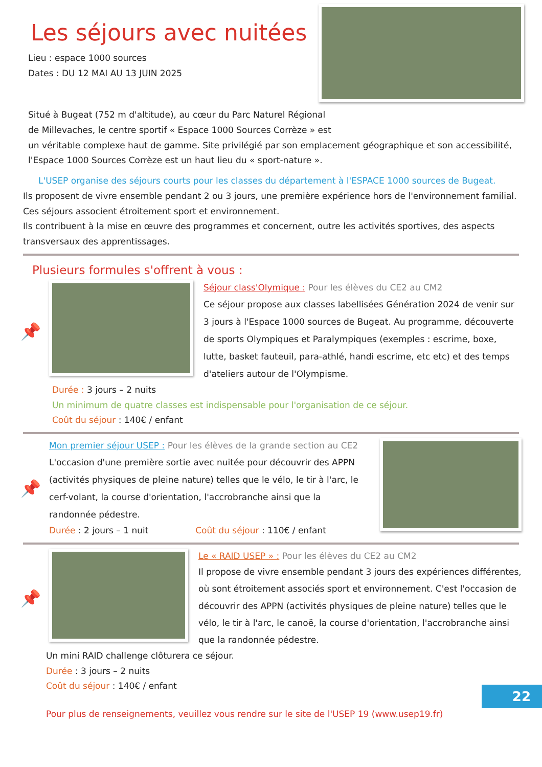Les séjours avec nuitées
Lieu : espace 1000 sources
Dates : DU 12 MAI AU 13 JUIN 2025
Situé à Bugeat (752 m d'altitude), au cœur du Parc Naturel Régional
de Millevaches, le centre sportif « Espace 1000 Sources Corrèze » est
un véritable complexe haut de gamme. Site privilégié par son emplacement géographique et son accessibilité, l'Espace 1000 Sources Corrèze est un haut lieu du « sport-nature ».
L'USEP organise des séjours courts pour les classes du département à l'ESPACE 1000 sources de Bugeat.
Ils proposent de vivre ensemble pendant 2 ou 3 jours, une première expérience hors de l'environnement familial. Ces séjours associent étroitement sport et environnement.
Ils contribuent à la mise en œuvre des programmes et concernent, outre les activités sportives, des aspects transversaux des apprentissages.
Plusieurs formules s'offrent à vous :
📌
Séjour class'Olymique : Pour les élèves du CE2 au CM2
Ce séjour propose aux classes labellisées Génération 2024 de venir sur 3 jours à l'Espace 1000 sources de Bugeat. Au programme, découverte de sports Olympiques et Paralympiques (exemples : escrime, boxe, lutte, basket fauteuil, para-athlé, handi escrime, etc etc) et des temps d'ateliers autour de l'Olympisme.
Durée : 3 jours – 2 nuits
Un minimum de quatre classes est indispensable pour l'organisation de ce séjour.
Coût du séjour : 140€ / enfant
📌
Mon premier séjour USEP : Pour les élèves de la grande section au CE2
L'occasion d'une première sortie avec nuitée pour découvrir des APPN (activités physiques de pleine nature) telles que le vélo, le tir à l'arc, le cerf-volant, la course d'orientation, l'accrobranche ainsi que la randonnée pédestre.
Durée : 2 jours – 1 nuit Coût du séjour : 110€ / enfant
📌
Le « RAID USEP » : Pour les élèves du CE2 au CM2
Il propose de vivre ensemble pendant 3 jours des expériences différentes, où sont étroitement associés sport et environnement. C'est l'occasion de découvrir des APPN (activités physiques de pleine nature) telles que le vélo, le tir à l'arc, le canoë, la course d'orientation, l'accrobranche ainsi que la randonnée pédestre.
Un mini RAID challenge clôturera ce séjour.
Durée : 3 jours – 2 nuits
Coût du séjour : 140€ / enfant
Pour plus de renseignements, veuillez vous rendre sur le site de l'USEP 19 (www.usep19.fr)
22